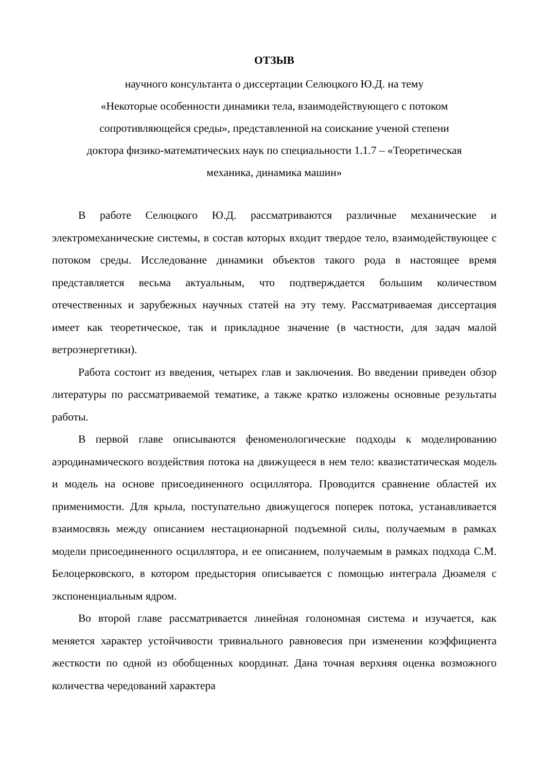ОТЗЫВ
научного консультанта о диссертации Селюцкого Ю.Д. на тему
«Некоторые особенности динамики тела, взаимодействующего с потоком
сопротивляющейся среды», представленной на соискание ученой степени
доктора физико-математических наук по специальности 1.1.7 – «Теоретическая
механика, динамика машин»
В работе Селюцкого Ю.Д. рассматриваются различные механические и электромеханические системы, в состав которых входит твердое тело, взаимодействующее с потоком среды. Исследование динамики объектов такого рода в настоящее время представляется весьма актуальным, что подтверждается большим количеством отечественных и зарубежных научных статей на эту тему. Рассматриваемая диссертация имеет как теоретическое, так и прикладное значение (в частности, для задач малой ветроэнергетики).
Работа состоит из введения, четырех глав и заключения. Во введении приведен обзор литературы по рассматриваемой тематике, а также кратко изложены основные результаты работы.
В первой главе описываются феноменологические подходы к моделированию аэродинамического воздействия потока на движущееся в нем тело: квазистатическая модель и модель на основе присоединенного осциллятора. Проводится сравнение областей их применимости. Для крыла, поступательно движущегося поперек потока, устанавливается взаимосвязь между описанием нестационарной подъемной силы, получаемым в рамках модели присоединенного осциллятора, и ее описанием, получаемым в рамках подхода С.М. Белоцерковского, в котором предыстория описывается с помощью интеграла Дюамеля с экспоненциальным ядром.
Во второй главе рассматривается линейная голономная система и изучается, как меняется характер устойчивости тривиального равновесия при изменении коэффициента жесткости по одной из обобщенных координат. Дана точная верхняя оценка возможного количества чередований характера